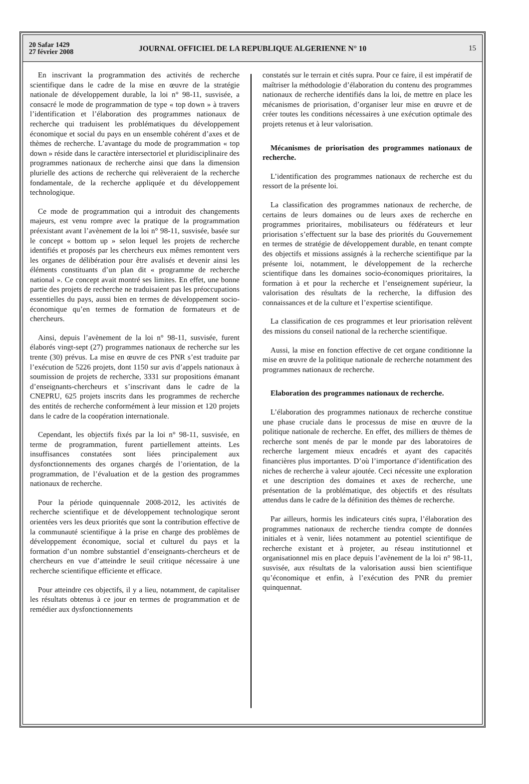20 Safar 1429
27 février 2008
JOURNAL OFFICIEL DE LA REPUBLIQUE ALGERIENNE N° 10
15
En inscrivant la programmation des activités de recherche scientifique dans le cadre de la mise en œuvre de la stratégie nationale de développement durable, la loi n° 98-11, susvisée, a consacré le mode de programmation de type « top down » à travers l’identification et l’élaboration des programmes nationaux de recherche qui traduisent les problématiques du développement économique et social du pays en un ensemble cohérent d’axes et de thèmes de recherche. L’avantage du mode de programmation « top down » réside dans le caractère intersectoriel et pluridisciplinaire des programmes nationaux de recherche ainsi que dans la dimension plurielle des actions de recherche qui relèveraient de la recherche fondamentale, de la recherche appliquée et du développement technologique.
Ce mode de programmation qui a introduit des changements majeurs, est venu rompre avec la pratique de la programmation préexistant avant l’avènement de la loi n° 98-11, susvisée, basée sur le concept « bottom up » selon lequel les projets de recherche identifiés et proposés par les chercheurs eux mêmes remontent vers les organes de délibération pour être avalisés et devenir ainsi les éléments constituants d’un plan dit « programme de recherche national ». Ce concept avait montré ses limites. En effet, une bonne partie des projets de recherche ne traduisaient pas les préoccupations essentielles du pays, aussi bien en termes de développement socio-économique qu’en termes de formation de formateurs et de chercheurs.
Ainsi, depuis l’avènement de la loi n° 98-11, susvisée, furent élaborés vingt-sept (27) programmes nationaux de recherche sur les trente (30) prévus. La mise en œuvre de ces PNR s’est traduite par l’exécution de 5226 projets, dont 1150 sur avis d’appels nationaux à soumission de projets de recherche, 3331 sur propositions émanant d’enseignants-chercheurs et s’inscrivant dans le cadre de la CNEPRU, 625 projets inscrits dans les programmes de recherche des entités de recherche conformément à leur mission et 120 projets dans le cadre de la coopération internationale.
Cependant, les objectifs fixés par la loi n° 98-11, susvisée, en terme de programmation, furent partiellement atteints. Les insuffisances constatées sont liées principalement aux dysfonctionnements des organes chargés de l’orientation, de la programmation, de l’évaluation et de la gestion des programmes nationaux de recherche.
Pour la période quinquennale 2008-2012, les activités de recherche scientifique et de développement technologique seront orientées vers les deux priorités que sont la contribution effective de la communauté scientifique à la prise en charge des problèmes de développement économique, social et culturel du pays et la formation d’un nombre substantiel d’enseignants-chercheurs et de chercheurs en vue d’atteindre le seuil critique nécessaire à une recherche scientifique efficiente et efficace.
Pour atteindre ces objectifs, il y a lieu, notamment, de capitaliser les résultats obtenus à ce jour en termes de programmation et de remédier aux dysfonctionnements
constatés sur le terrain et cités supra. Pour ce faire, il est impératif de maîtriser la méthodologie d’élaboration du contenu des programmes nationaux de recherche identifiés dans la loi, de mettre en place les mécanismes de priorisation, d’organiser leur mise en œuvre et de créer toutes les conditions nécessaires à une exécution optimale des projets retenus et à leur valorisation.
Mécanismes de priorisation des programmes nationaux de recherche.
L’identification des programmes nationaux de recherche est du ressort de la présente loi.
La classification des programmes nationaux de recherche, de certains de leurs domaines ou de leurs axes de recherche en programmes prioritaires, mobilisateurs ou fédérateurs et leur priorisation s’effectuent sur la base des priorités du Gouvernement en termes de stratégie de développement durable, en tenant compte des objectifs et missions assignés à la recherche scientifique par la présente loi, notamment, le développement de la recherche scientifique dans les domaines socio-économiques prioritaires, la formation à et pour la recherche et l’enseignement supérieur, la valorisation des résultats de la recherche, la diffusion des connaissances et de la culture et l’expertise scientifique.
La classification de ces programmes et leur priorisation relèvent des missions du conseil national de la recherche scientifique.
Aussi, la mise en fonction effective de cet organe conditionne la mise en œuvre de la politique nationale de recherche notamment des programmes nationaux de recherche.
Elaboration des programmes nationaux de recherche.
L’élaboration des programmes nationaux de recherche constitue une phase cruciale dans le processus de mise en œuvre de la politique nationale de recherche. En effet, des milliers de thèmes de recherche sont menés de par le monde par des laboratoires de recherche largement mieux encadrés et ayant des capacités financières plus importantes. D’où l’importance d’identification des niches de recherche à valeur ajoutée. Ceci nécessite une exploration et une description des domaines et axes de recherche, une présentation de la problématique, des objectifs et des résultats attendus dans le cadre de la définition des thèmes de recherche.
Par ailleurs, hormis les indicateurs cités supra, l’élaboration des programmes nationaux de recherche tiendra compte de données initiales et à venir, liées notamment au potentiel scientifique de recherche existant et à projeter, au réseau institutionnel et organisationnel mis en place depuis l’avènement de la loi n° 98-11, susvisée, aux résultats de la valorisation aussi bien scientifique qu’économique et enfin, à l’exécution des PNR du premier quinquennat.